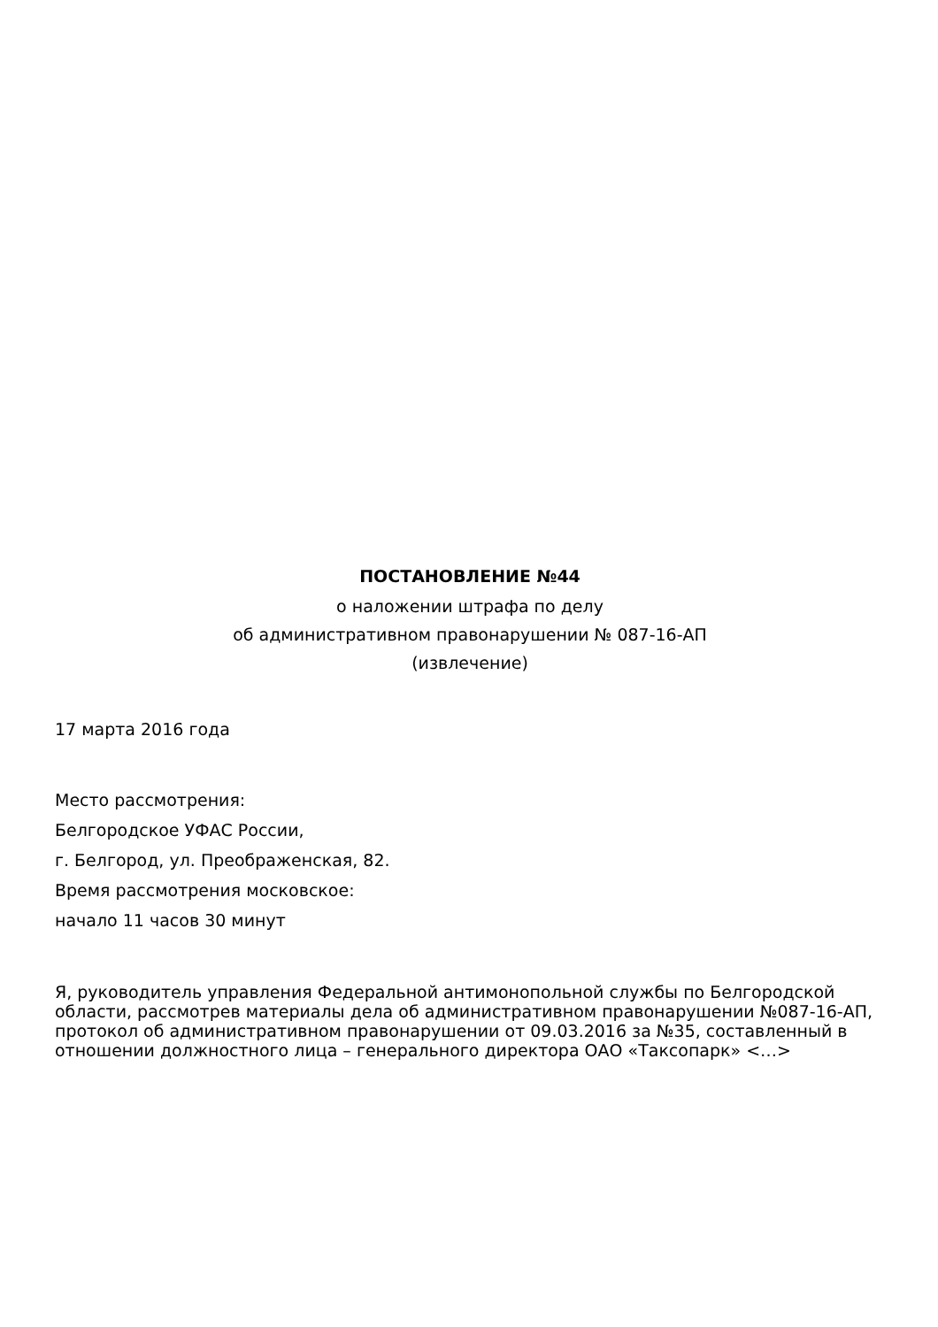ПОСТАНОВЛЕНИЕ №44
о наложении штрафа по делу
об административном правонарушении № 087-16-АП
(извлечение)
17 марта 2016 года
Место рассмотрения:
Белгородское УФАС России,
г. Белгород, ул. Преображенская, 82.
Время рассмотрения московское:
начало 11 часов 30 минут
Я, руководитель управления Федеральной антимонопольной службы по Белгородской области, рассмотрев материалы дела об административном правонарушении №087-16-АП, протокол об административном правонарушении от 09.03.2016 за №35, составленный в отношении должностного лица – генерального директора ОАО «Таксопарк» <…>